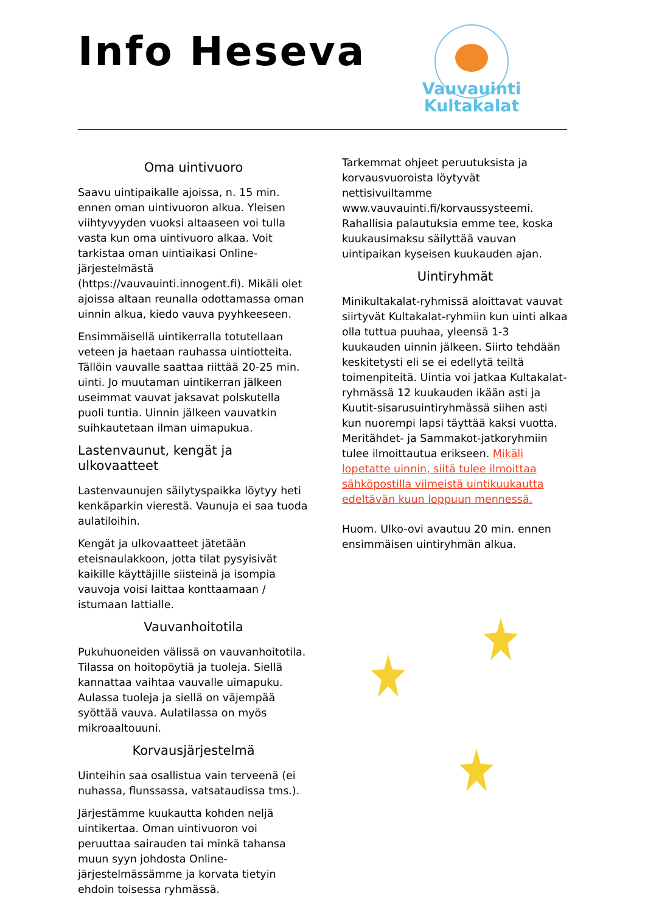Info Heseva
Vauvauinti
Kultakalat
Oma uintivuoro
Saavu uintipaikalle ajoissa, n. 15 min. ennen oman uintivuoron alkua. Yleisen viihtyvyyden vuoksi altaaseen voi tulla vasta kun oma uintivuoro alkaa. Voit tarkistaa oman uintiaikasi Online-järjestelmästä (https://vauvauinti.innogent.fi). Mikäli olet ajoissa altaan reunalla odottamassa oman uinnin alkua, kiedo vauva pyyhkeeseen.
Ensimmäisellä uintikerralla totutellaan veteen ja haetaan rauhassa uintiotteita. Tällöin vauvalle saattaa riittää 20-25 min. uinti. Jo muutaman uintikerran jälkeen useimmat vauvat jaksavat polskutella puoli tuntia. Uinnin jälkeen vauvatkin suihkautetaan ilman uimapukua.
Lastenvaunut, kengät ja ulkovaatteet
Lastenvaunujen säilytyspaikka löytyy heti kenkäparkin vierestä. Vaunuja ei saa tuoda aulatiloihin.
Kengät ja ulkovaatteet jätetään eteisnaulakkoon, jotta tilat pysyisivät kaikille käyttäjille siisteinä ja isompia vauvoja voisi laittaa konttaamaan / istumaan lattialle.
Vauvanhoitotila
Pukuhuoneiden välissä on vauvanhoitotila. Tilassa on hoitopöytiä ja tuoleja. Siellä kannattaa vaihtaa vauvalle uimapuku. Aulassa tuoleja ja siellä on väjempää syöttää vauva. Aulatilassa on myös mikroaaltouuni.
Korvausjärjestelmä
Uinteihin saa osallistua vain terveenä (ei nuhassa, flunssassa, vatsataudissa tms.).
Järjestämme kuukautta kohden neljä uintikertaa. Oman uintivuoron voi peruuttaa sairauden tai minkä tahansa muun syyn johdosta Online-järjestelmässämme ja korvata tietyin ehdoin toisessa ryhmässä.
Tarkemmat ohjeet peruutuksista ja korvausvuoroista löytyvät nettisivuiltamme www.vauvauinti.fi/korvaussysteemi. Rahallisia palautuksia emme tee, koska kuukausimaksu säilyttää vauvan uintipaikan kyseisen kuukauden ajan.
Uintiryhmät
Minikultakalat-ryhmissä aloittavat vauvat siirtyvät Kultakalat-ryhmiin kun uinti alkaa olla tuttua puuhaa, yleensä 1-3 kuukauden uinnin jälkeen. Siirto tehdään keskitetysti eli se ei edellytä teiltä toimenpiteitä. Uintia voi jatkaa Kultakalat-ryhmässä 12 kuukauden ikään asti ja Kuutit-sisarusuintiryhmässä siihen asti kun nuorempi lapsi täyttää kaksi vuotta. Meritähdet- ja Sammakot-jatkoryhmiin tulee ilmoittautua erikseen. Mikäli lopetatte uinnin, siitä tulee ilmoittaa sähköpostilla viimeistä uintikuukautta edeltävän kuun loppuun mennessä.
Huom. Ulko-ovi avautuu 20 min. ennen ensimmäisen uintiryhmän alkua.